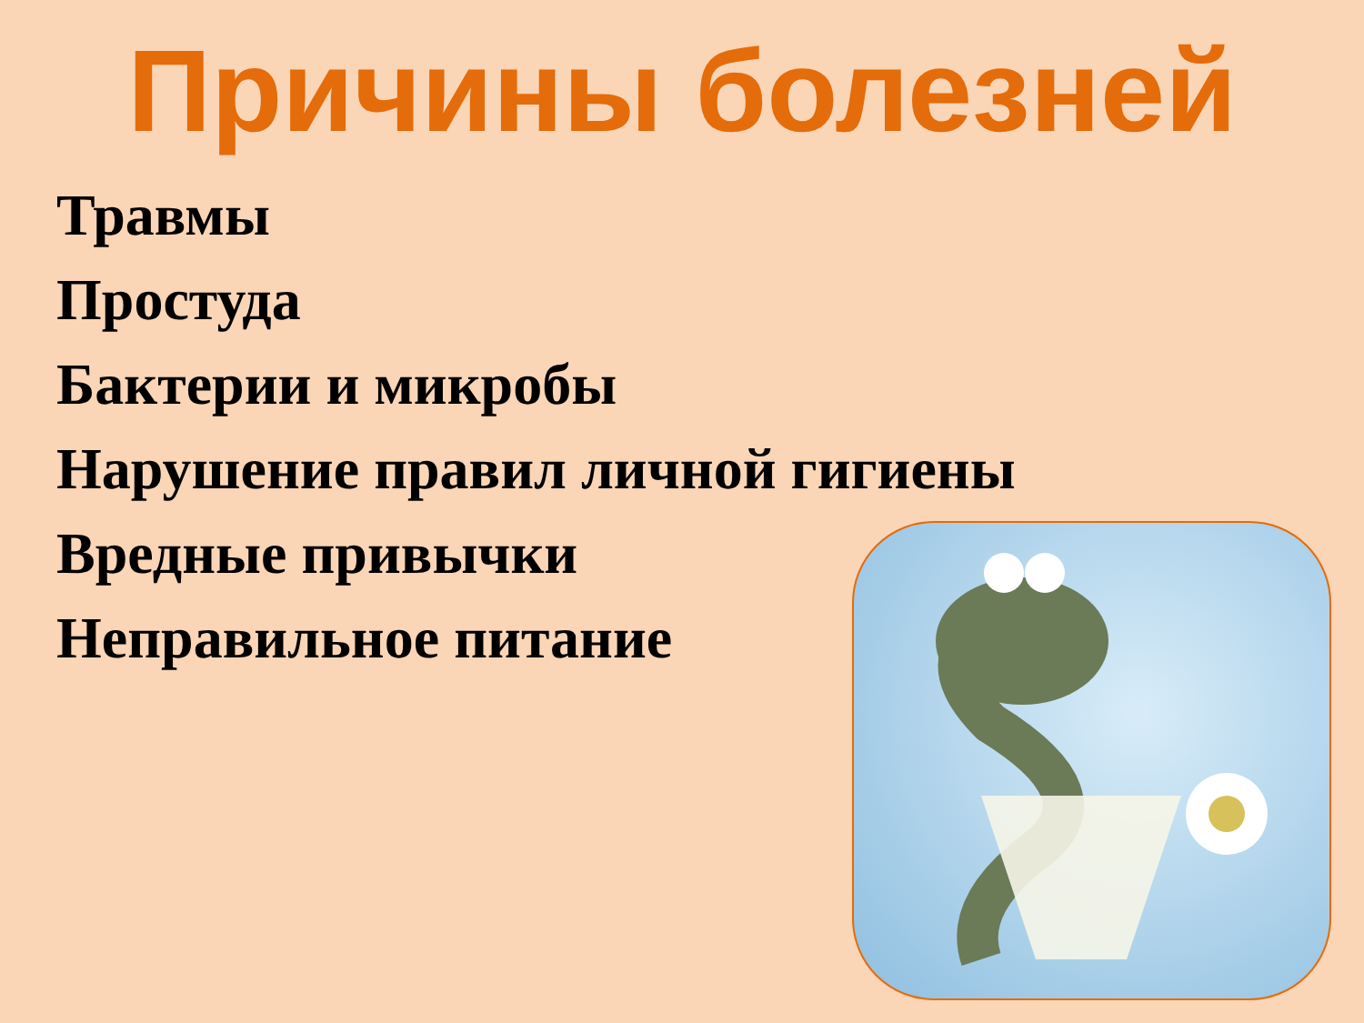Причины болезней
Травмы
Простуда
Бактерии и микробы
Нарушение правил личной гигиены
Вредные привычки
Неправильное питание